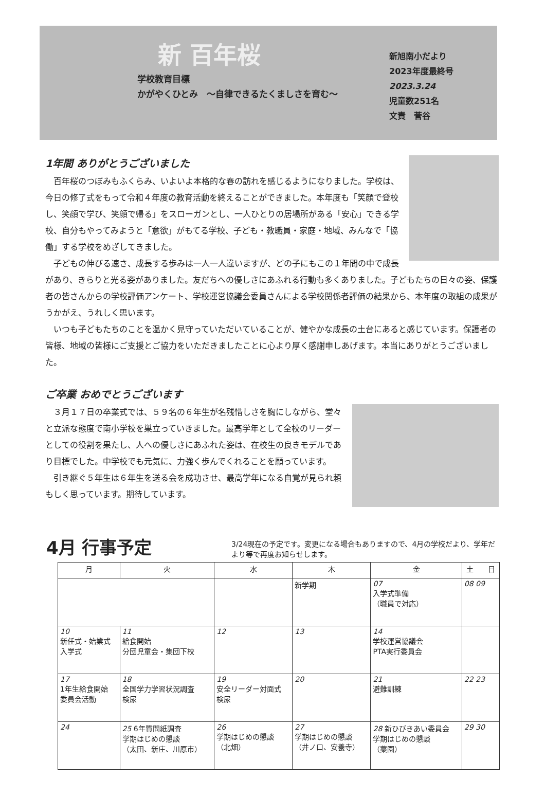新 百年桜
学校教育目標
かがやくひとみ　～自律できるたくましさを育む～
新旭南小だより
2023年度最終号
2023.3.24
児童数251名
文責　菅谷
1年間 ありがとうございました
　百年桜のつぼみもふくらみ、いよいよ本格的な春の訪れを感じるようになりました。学校は、今日の修了式をもって令和４年度の教育活動を終えることができました。本年度も「笑顔で登校し、笑顔で学び、笑顔で帰る」をスローガンとし、一人ひとりの居場所がある「安心」できる学校、自分もやってみようと「意欲」がもてる学校、子ども・教職員・家庭・地域、みんなで「協働」する学校をめざしてきました。
　子どもの伸びる速さ、成長する歩みは一人一人違いますが、どの子にもこの１年間の中で成長があり、きらりと光る姿がありました。友だちへの優しさにあふれる行動も多くありました。子どもたちの日々の姿、保護者の皆さんからの学校評価アンケート、学校運営協議会委員さんによる学校関係者評価の結果から、本年度の取組の成果がうかがえ、うれしく思います。
　いつも子どもたちのことを温かく見守っていただいていることが、健やかな成長の土台にあると感じています。保護者の皆様、地域の皆様にご支援とご協力をいただきましたことに心より厚く感謝申しあげます。本当にありがとうございました。
ご卒業 おめでとうございます
　３月１７日の卒業式では、５９名の６年生が名残惜しさを胸にしながら、堂々と立派な態度で南小学校を巣立っていきました。最高学年として全校のリーダーとしての役割を果たし、人への優しさにあふれた姿は、在校生の良きモデルであり目標でした。中学校でも元気に、力強く歩んでくれることを願っています。
　引き継ぐ５年生は６年生を送る会を成功させ、最高学年になる自覚が見られ頼もしく思っています。期待しています。
4月 行事予定
3/24現在の予定です。変更になる場合もありますので、4月の学校だより、学年だより等で再度お知らせします。
| 月 | 火 | 水 | 木 | 金 | 土 日 |
| --- | --- | --- | --- | --- | --- |
| | | | 新学期 | 07 入学式準備 （職員で対応） | 08 09 |
| 10 新任式・始業式 入学式 | 11 給食開始 分団児童会・集団下校 | 12 | 13 | 14 学校運営協議会 PTA実行委員会 | |
| 17 1年生給食開始 委員会活動 | 18 全国学力学習状況調査 検尿 | 19 安全リーダー対面式 検尿 | 20 | 21 避難訓練 | 22 23 |
| 24 | 25 6年質問紙調査 学期はじめの懇談 （太田、新庄、川原市） | 26 学期はじめの懇談 （北畑） | 27 学期はじめの懇談 （井ノ口、安養寺） | 28 新ひびきあい委員会 学期はじめの懇談 （藁園） | 29 30 |